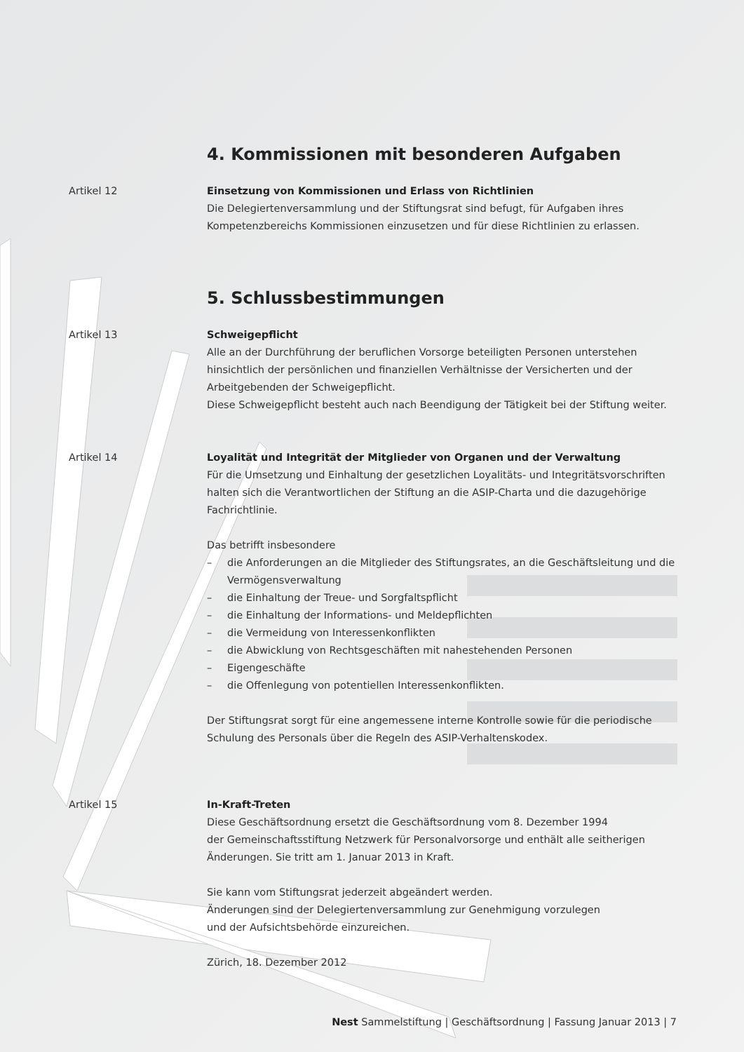4. Kommissionen mit besonderen Aufgaben
Artikel 12 Einsetzung von Kommissionen und Erlass von Richtlinien
Die Delegiertenversammlung und der Stiftungsrat sind befugt, für Aufgaben ihres Kompetenzbereichs Kommissionen einzusetzen und für diese Richtlinien zu erlassen.
5. Schlussbestimmungen
Artikel 13 Schweigepflicht
Alle an der Durchführung der beruflichen Vorsorge beteiligten Personen unterstehen hinsichtlich der persönlichen und finanziellen Verhältnisse der Versicherten und der Arbeitgebenden der Schweigepflicht.
Diese Schweigepflicht besteht auch nach Beendigung der Tätigkeit bei der Stiftung weiter.
Artikel 14 Loyalität und Integrität der Mitglieder von Organen und der Verwaltung
Für die Umsetzung und Einhaltung der gesetzlichen Loyalitäts- und Integritätsvorschriften halten sich die Verantwortlichen der Stiftung an die ASIP-Charta und die dazugehörige Fachrichtlinie.
Das betrifft insbesondere
– die Anforderungen an die Mitglieder des Stiftungsrates, an die Geschäftsleitung und die Vermögensverwaltung
– die Einhaltung der Treue- und Sorgfaltspflicht
– die Einhaltung der Informations- und Meldepflichten
– die Vermeidung von Interessenkonflikten
– die Abwicklung von Rechtsgeschäften mit nahestehenden Personen
– Eigengeschäfte
– die Offenlegung von potentiellen Interessenkonflikten.
Der Stiftungsrat sorgt für eine angemessene interne Kontrolle sowie für die periodische Schulung des Personals über die Regeln des ASIP-Verhaltenskodex.
Artikel 15 In-Kraft-Treten
Diese Geschäftsordnung ersetzt die Geschäftsordnung vom 8. Dezember 1994
der Gemeinschaftsstiftung Netzwerk für Personalvorsorge und enthält alle seitherigen Änderungen. Sie tritt am 1. Januar 2013 in Kraft.
Sie kann vom Stiftungsrat jederzeit abgeändert werden.
Änderungen sind der Delegiertenversammlung zur Genehmigung vorzulegen
und der Aufsichtsbehörde einzureichen.
Zürich, 18. Dezember 2012
Nest Sammelstiftung | Geschäftsordnung | Fassung Januar 2013 | 7